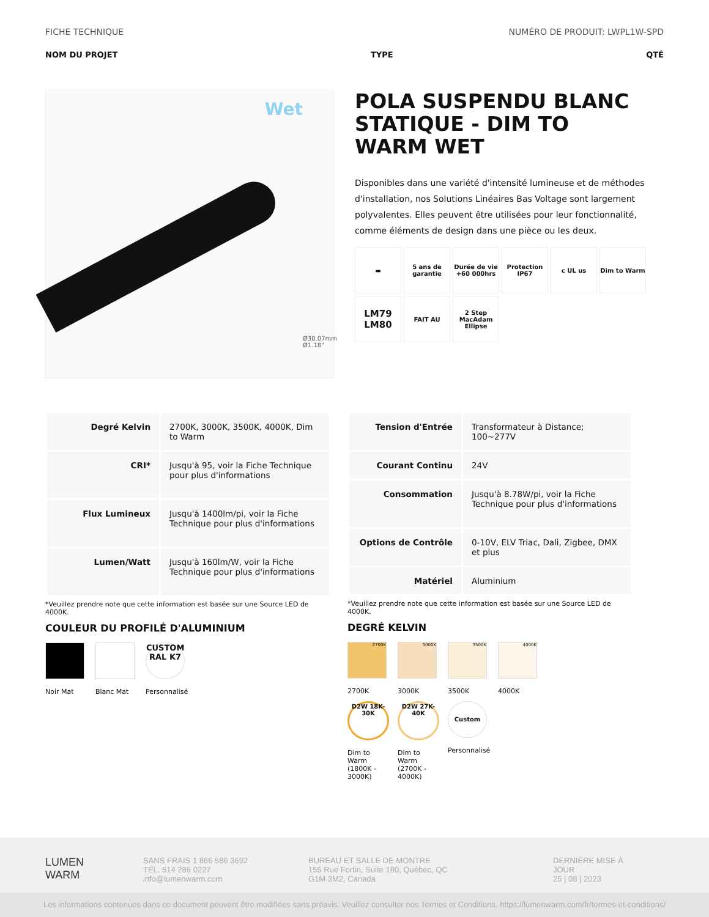FICHE TECHNIQUE NUMÉRO DE PRODUIT: LWPL1W-SPD
NOM DU PROJET TYPE QTÉ
Wet
Ø30.07mm
Ø1.18"
POLA SUSPENDU BLANC STATIQUE - DIM TO WARM WET
Disponibles dans une variété d'intensité lumineuse et de méthodes d'installation, nos Solutions Linéaires Bas Voltage sont largement polyvalentes. Elles peuvent être utilisées pour leur fonctionnalité, comme éléments de design dans une pièce ou les deux.
▬
5 ans de garantie
Durée de vie +60 000hrs
Protection IP67
c UL us
Dim to Warm
LM79 LM80
FAIT AU
2 Step MacAdam Ellipse
| Degré Kelvin | 2700K, 3000K, 3500K, 4000K, Dim to Warm |
| CRI* | Jusqu'à 95, voir la Fiche Technique pour plus d'informations |
| Flux Lumineux | Jusqu'à 1400lm/pi, voir la Fiche Technique pour plus d'informations |
| Lumen/Watt | Jusqu'à 160lm/W, voir la Fiche Technique pour plus d'informations |
*Veuillez prendre note que cette information est basée sur une Source LED de 4000K.
COULEUR DU PROFILÉ D'ALUMINIUM
Noir Mat Blanc Mat
CUSTOM RAL K7
Personnalisé
| Tension d'Entrée | Transformateur à Distance; 100~277V |
| Courant Continu | 24V |
| Consommation | Jusqu'à 8.78W/pi, voir la Fiche Technique pour plus d'informations |
| Options de Contrôle | 0-10V, ELV Triac, Dali, Zigbee, DMX et plus |
| Matériel | Aluminium |
*Veuillez prendre note que cette information est basée sur une Source LED de 4000K.
DEGRÉ KELVIN
2700K
2700K
3000K
3000K
3500K
3500K
4000K
4000K
D2W 18K-30K
Dim to Warm (1800K - 3000K)
D2W 27K-40K
Dim to Warm (2700K - 4000K)
Custom
Personnalisé
LUMEN
WARM
SANS FRAIS 1 866 586 3692
TÉL. 514 286 0227
info@lumenwarm.com
BUREAU ET SALLE DE MONTRE
155 Rue Fortin, Suite 180, Québec, QC
G1M 3M2, Canada
DERNIÈRE MISE À
JOUR
25 | 08 | 2023
Les informations contenues dans ce document peuvent être modifiées sans préavis. Veuillez consulter nos Termes et Conditions. https://lumenwarm.com/fr/termes-et-conditions/